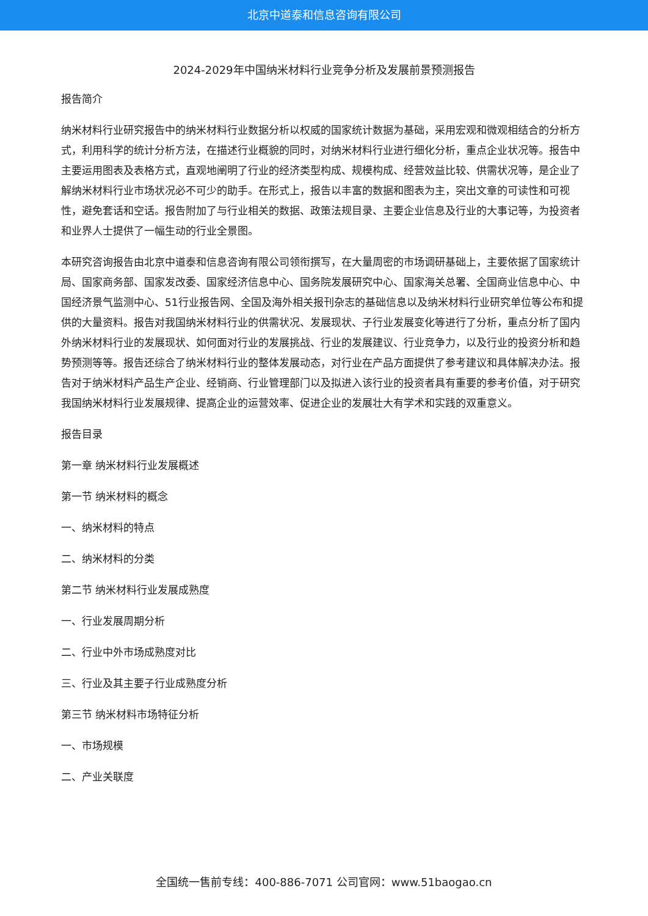北京中道泰和信息咨询有限公司
2024-2029年中国纳米材料行业竞争分析及发展前景预测报告
报告简介
纳米材料行业研究报告中的纳米材料行业数据分析以权威的国家统计数据为基础，采用宏观和微观相结合的分析方式，利用科学的统计分析方法，在描述行业概貌的同时，对纳米材料行业进行细化分析，重点企业状况等。报告中主要运用图表及表格方式，直观地阐明了行业的经济类型构成、规模构成、经营效益比较、供需状况等，是企业了解纳米材料行业市场状况必不可少的助手。在形式上，报告以丰富的数据和图表为主，突出文章的可读性和可视性，避免套话和空话。报告附加了与行业相关的数据、政策法规目录、主要企业信息及行业的大事记等，为投资者和业界人士提供了一幅生动的行业全景图。
本研究咨询报告由北京中道泰和信息咨询有限公司领衔撰写，在大量周密的市场调研基础上，主要依据了国家统计局、国家商务部、国家发改委、国家经济信息中心、国务院发展研究中心、国家海关总署、全国商业信息中心、中国经济景气监测中心、51行业报告网、全国及海外相关报刊杂志的基础信息以及纳米材料行业研究单位等公布和提供的大量资料。报告对我国纳米材料行业的供需状况、发展现状、子行业发展变化等进行了分析，重点分析了国内外纳米材料行业的发展现状、如何面对行业的发展挑战、行业的发展建议、行业竞争力，以及行业的投资分析和趋势预测等等。报告还综合了纳米材料行业的整体发展动态，对行业在产品方面提供了参考建议和具体解决办法。报告对于纳米材料产品生产企业、经销商、行业管理部门以及拟进入该行业的投资者具有重要的参考价值，对于研究我国纳米材料行业发展规律、提高企业的运营效率、促进企业的发展壮大有学术和实践的双重意义。
报告目录
第一章 纳米材料行业发展概述
第一节 纳米材料的概念
一、纳米材料的特点
二、纳米材料的分类
第二节 纳米材料行业发展成熟度
一、行业发展周期分析
二、行业中外市场成熟度对比
三、行业及其主要子行业成熟度分析
第三节 纳米材料市场特征分析
一、市场规模
二、产业关联度
全国统一售前专线：400-886-7071 公司官网：www.51baogao.cn